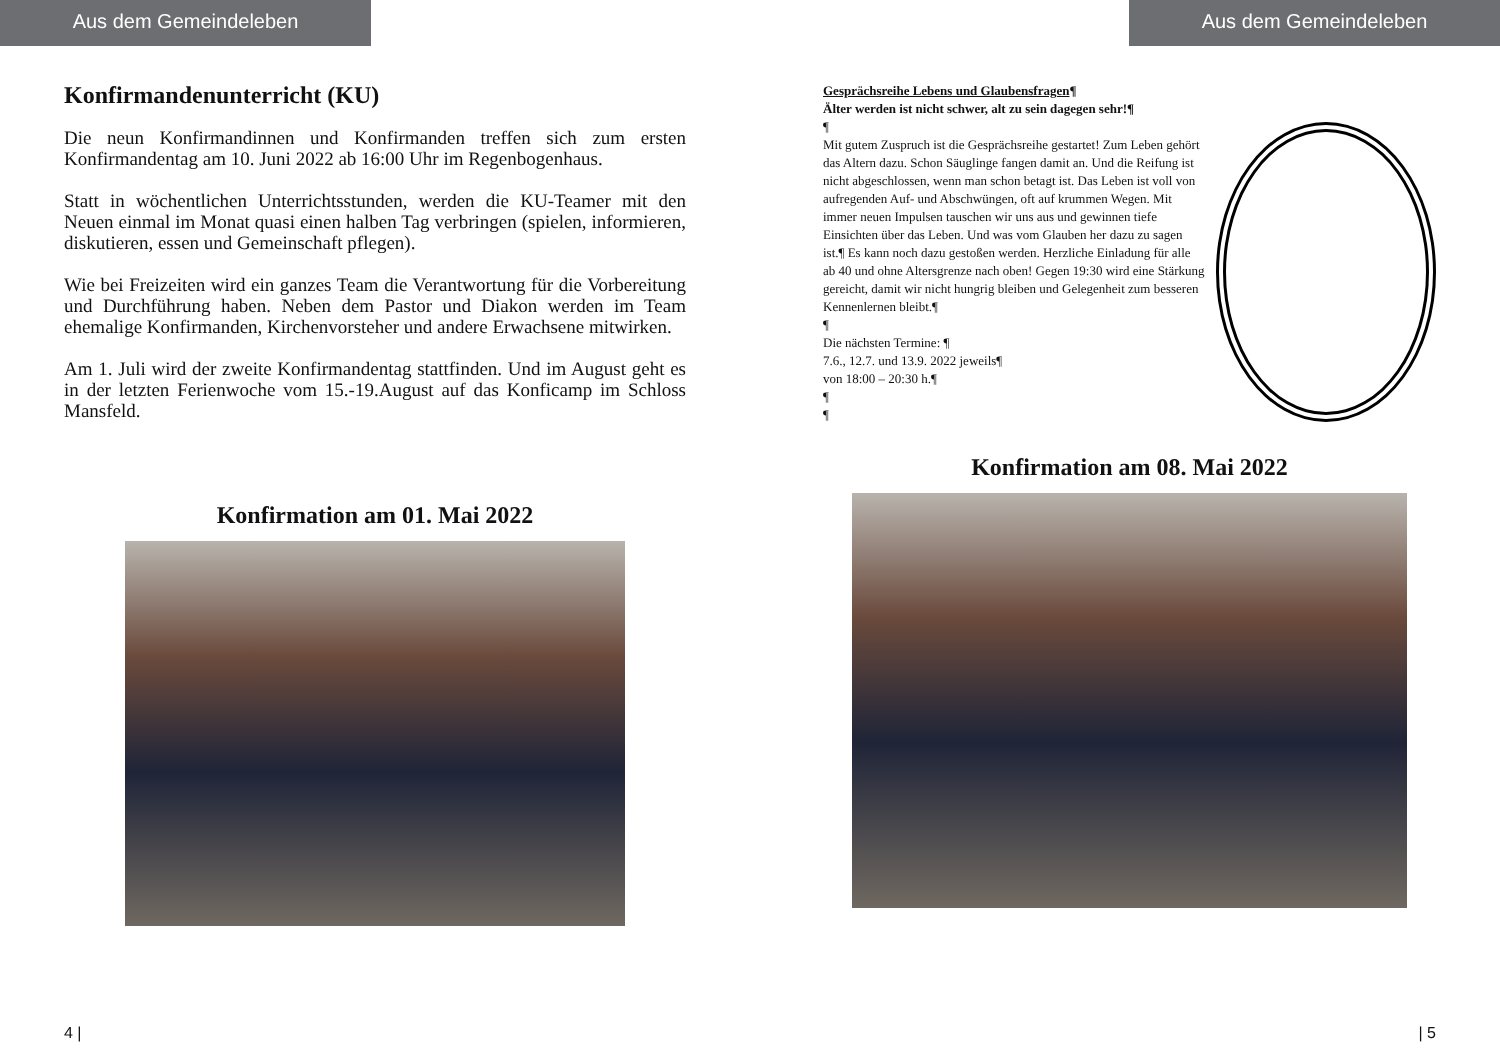Aus dem Gemeindeleben
Konfirmandenunterricht (KU)
Die neun Konfirmandinnen und Konfirmanden treffen sich zum ersten Konfirmandentag am 10. Juni 2022 ab 16:00 Uhr im Regenbogenhaus.
Statt in wöchentlichen Unterrichtsstunden, werden die KU-Teamer mit den Neuen einmal im Monat quasi einen halben Tag verbringen (spielen, informieren, diskutieren, essen und Gemeinschaft pflegen).
Wie bei Freizeiten wird ein ganzes Team die Verantwortung für die Vorbereitung und Durchführung haben. Neben dem Pastor und Diakon werden im Team ehemalige Konfirmanden, Kirchenvorsteher und andere Erwachsene mitwirken.
Am 1. Juli wird der zweite Konfirmandentag stattfinden. Und im August geht es in der letzten Ferienwoche vom 15.-19.August auf das Konficamp im Schloss Mansfeld.
Konfirmation am 01. Mai 2022
4 |
Aus dem Gemeindeleben
Gesprächsreihe Lebens und Glaubensfragen¶
Älter werden ist nicht schwer, alt zu sein dagegen sehr!¶
¶
Mit gutem Zuspruch ist die Gesprächsreihe gestartet! Zum Leben gehört das Altern dazu. Schon Säuglinge fangen damit an. Und die Reifung ist nicht abgeschlossen, wenn man schon betagt ist. Das Leben ist voll von aufregenden Auf- und Abschwüngen, oft auf krummen Wegen. Mit immer neuen Impulsen tauschen wir uns aus und gewinnen tiefe Einsichten über das Leben. Und was vom Glauben her dazu zu sagen ist.¶ Es kann noch dazu gestoßen werden. Herzliche Einladung für alle ab 40 und ohne Altersgrenze nach oben! Gegen 19:30 wird eine Stärkung gereicht, damit wir nicht hungrig bleiben und Gelegenheit zum besseren Kennenlernen bleibt.¶
¶
Die nächsten Termine: ¶
7.6., 12.7. und 13.9. 2022 jeweils¶
von 18:00 – 20:30 h.¶
¶
¶
Konfirmation am 08. Mai 2022
| 5